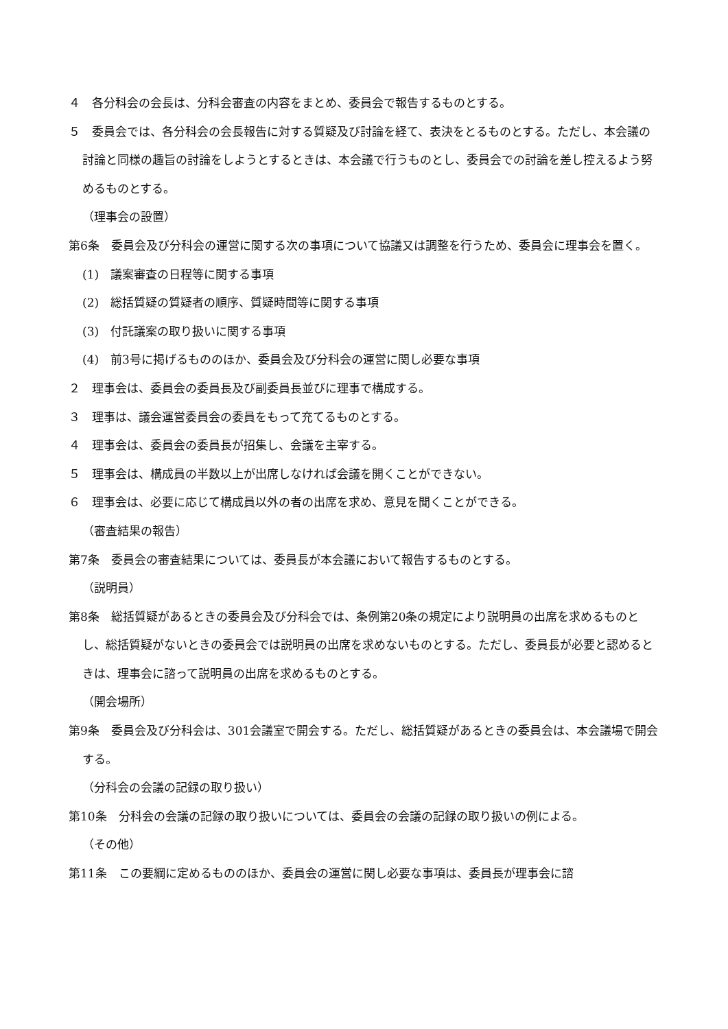４　各分科会の会長は、分科会審査の内容をまとめ、委員会で報告するものとする。
５　委員会では、各分科会の会長報告に対する質疑及び討論を経て、表決をとるものとする。ただし、本会議の討論と同様の趣旨の討論をしようとするときは、本会議で行うものとし、委員会での討論を差し控えるよう努めるものとする。
（理事会の設置）
第6条　委員会及び分科会の運営に関する次の事項について協議又は調整を行うため、委員会に理事会を置く。
(1)　議案審査の日程等に関する事項
(2)　総括質疑の質疑者の順序、質疑時間等に関する事項
(3)　付託議案の取り扱いに関する事項
(4)　前3号に掲げるもののほか、委員会及び分科会の運営に関し必要な事項
２　理事会は、委員会の委員長及び副委員長並びに理事で構成する。
３　理事は、議会運営委員会の委員をもって充てるものとする。
４　理事会は、委員会の委員長が招集し、会議を主宰する。
５　理事会は、構成員の半数以上が出席しなければ会議を開くことができない。
６　理事会は、必要に応じて構成員以外の者の出席を求め、意見を聞くことができる。
（審査結果の報告）
第7条　委員会の審査結果については、委員長が本会議において報告するものとする。
（説明員）
第8条　総括質疑があるときの委員会及び分科会では、条例第20条の規定により説明員の出席を求めるものとし、総括質疑がないときの委員会では説明員の出席を求めないものとする。ただし、委員長が必要と認めるときは、理事会に諮って説明員の出席を求めるものとする。
（開会場所）
第9条　委員会及び分科会は、301会議室で開会する。ただし、総括質疑があるときの委員会は、本会議場で開会する。
（分科会の会議の記録の取り扱い）
第10条　分科会の会議の記録の取り扱いについては、委員会の会議の記録の取り扱いの例による。
（その他）
第11条　この要綱に定めるもののほか、委員会の運営に関し必要な事項は、委員長が理事会に諮